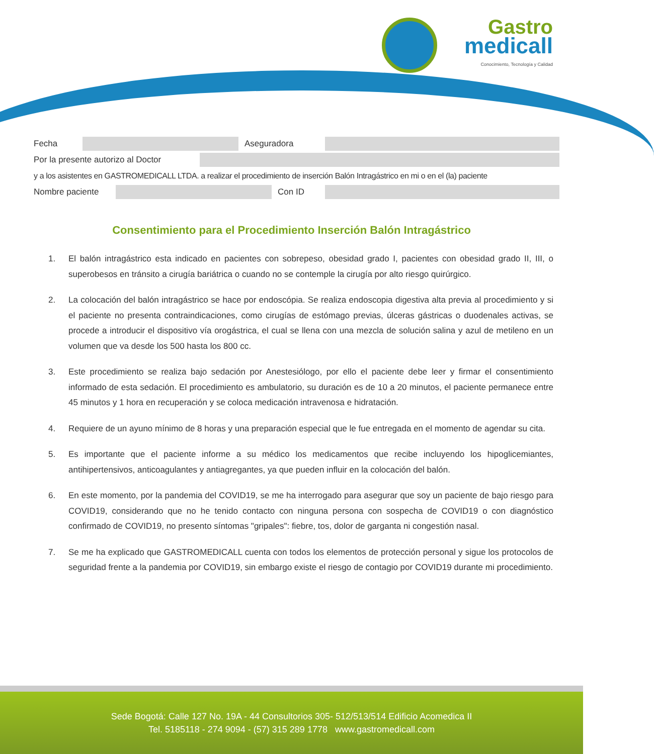Gastro
medicall
Conocimiento, Tecnología y Calidad
Fecha Aseguradora
Por la presente autorizo al Doctor
y a los asistentes en GASTROMEDICALL LTDA. a realizar el procedimiento de inserción Balón Intragástrico en mi o en el (la) paciente
Nombre paciente Con ID
Consentimiento para el Procedimiento Inserción Balón Intragástrico
1. El balón intragástrico esta indicado en pacientes con sobrepeso, obesidad grado I, pacientes con obesidad grado II, III, o superobesos en tránsito a cirugía bariátrica o cuando no se contemple la cirugía por alto riesgo quirúrgico.
2. La colocación del balón intragástrico se hace por endoscópia. Se realiza endoscopia digestiva alta previa al procedimiento y si el paciente no presenta contraindicaciones, como cirugías de estómago previas, úlceras gástricas o duodenales activas, se procede a introducir el dispositivo vía orogástrica, el cual se llena con una mezcla de solución salina y azul de metileno en un volumen que va desde los 500 hasta los 800 cc.
3. Este procedimiento se realiza bajo sedación por Anestesiólogo, por ello el paciente debe leer y firmar el consentimiento informado de esta sedación. El procedimiento es ambulatorio, su duración es de 10 a 20 minutos, el paciente permanece entre 45 minutos y 1 hora en recuperación y se coloca medicación intravenosa e hidratación.
4. Requiere de un ayuno mínimo de 8 horas y una preparación especial que le fue entregada en el momento de agendar su cita.
5. Es importante que el paciente informe a su médico los medicamentos que recibe incluyendo los hipoglicemiantes, antihipertensivos, anticoagulantes y antiagregantes, ya que pueden influir en la colocación del balón.
6. En este momento, por la pandemia del COVID19, se me ha interrogado para asegurar que soy un paciente de bajo riesgo para COVID19, considerando que no he tenido contacto con ninguna persona con sospecha de COVID19 o con diagnóstico confirmado de COVID19, no presento síntomas "gripales": fiebre, tos, dolor de garganta ni congestión nasal.
7. Se me ha explicado que GASTROMEDICALL cuenta con todos los elementos de protección personal y sigue los protocolos de seguridad frente a la pandemia por COVID19, sin embargo existe el riesgo de contagio por COVID19 durante mi procedimiento.
Sede Bogotá: Calle 127 No. 19A - 44 Consultorios 305- 512/513/514 Edificio Acomedica II
Tel. 5185118 - 274 9094 - (57) 315 289 1778 www.gastromedicall.com